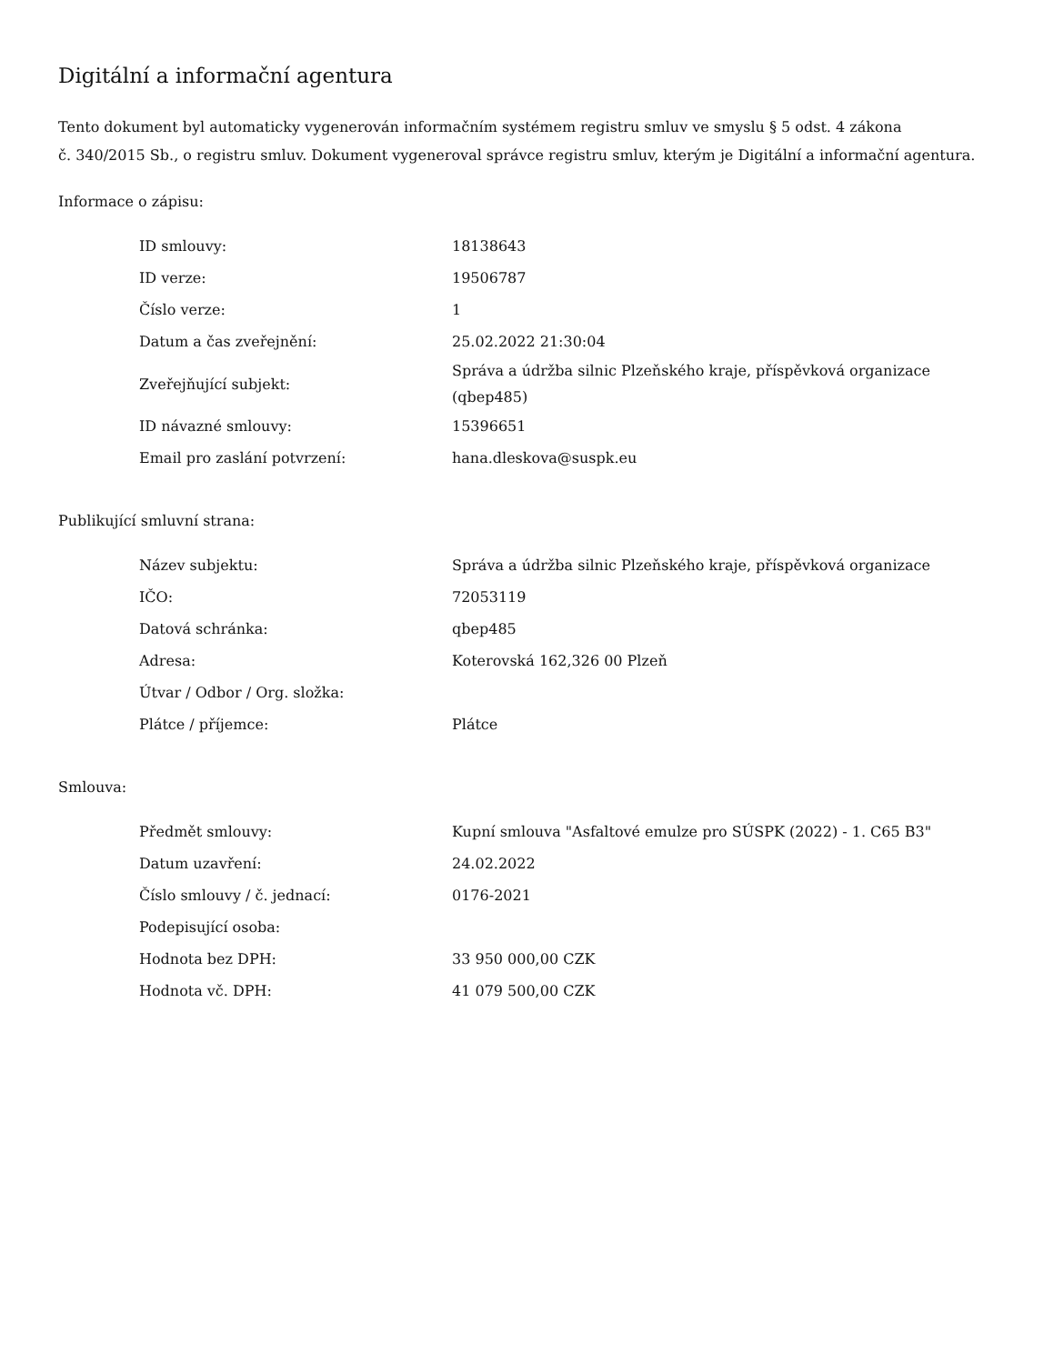Digitální a informační agentura
Tento dokument byl automaticky vygenerován informačním systémem registru smluv ve smyslu § 5 odst. 4 zákona
č. 340/2015 Sb., o registru smluv. Dokument vygeneroval správce registru smluv, kterým je Digitální a informační agentura.
Informace o zápisu:
| ID smlouvy: | 18138643 |
| ID verze: | 19506787 |
| Číslo verze: | 1 |
| Datum a čas zveřejnění: | 25.02.2022 21:30:04 |
| Zveřejňující subjekt: | Správa a údržba silnic Plzeňského kraje, příspěvková organizace (qbep485) |
| ID návazné smlouvy: | 15396651 |
| Email pro zaslání potvrzení: | hana.dleskova@suspk.eu |
Publikující smluvní strana:
| Název subjektu: | Správa a údržba silnic Plzeňského kraje, příspěvková organizace |
| IČO: | 72053119 |
| Datová schránka: | qbep485 |
| Adresa: | Koterovská 162,326 00 Plzeň |
| Útvar / Odbor / Org. složka: | |
| Plátce / příjemce: | Plátce |
Smlouva:
| Předmět smlouvy: | Kupní smlouva "Asfaltové emulze pro SÚSPK (2022) - 1. C65 B3" |
| Datum uzavření: | 24.02.2022 |
| Číslo smlouvy / č. jednací: | 0176-2021 |
| Podepisující osoba: | |
| Hodnota bez DPH: | 33 950 000,00 CZK |
| Hodnota vč. DPH: | 41 079 500,00 CZK |